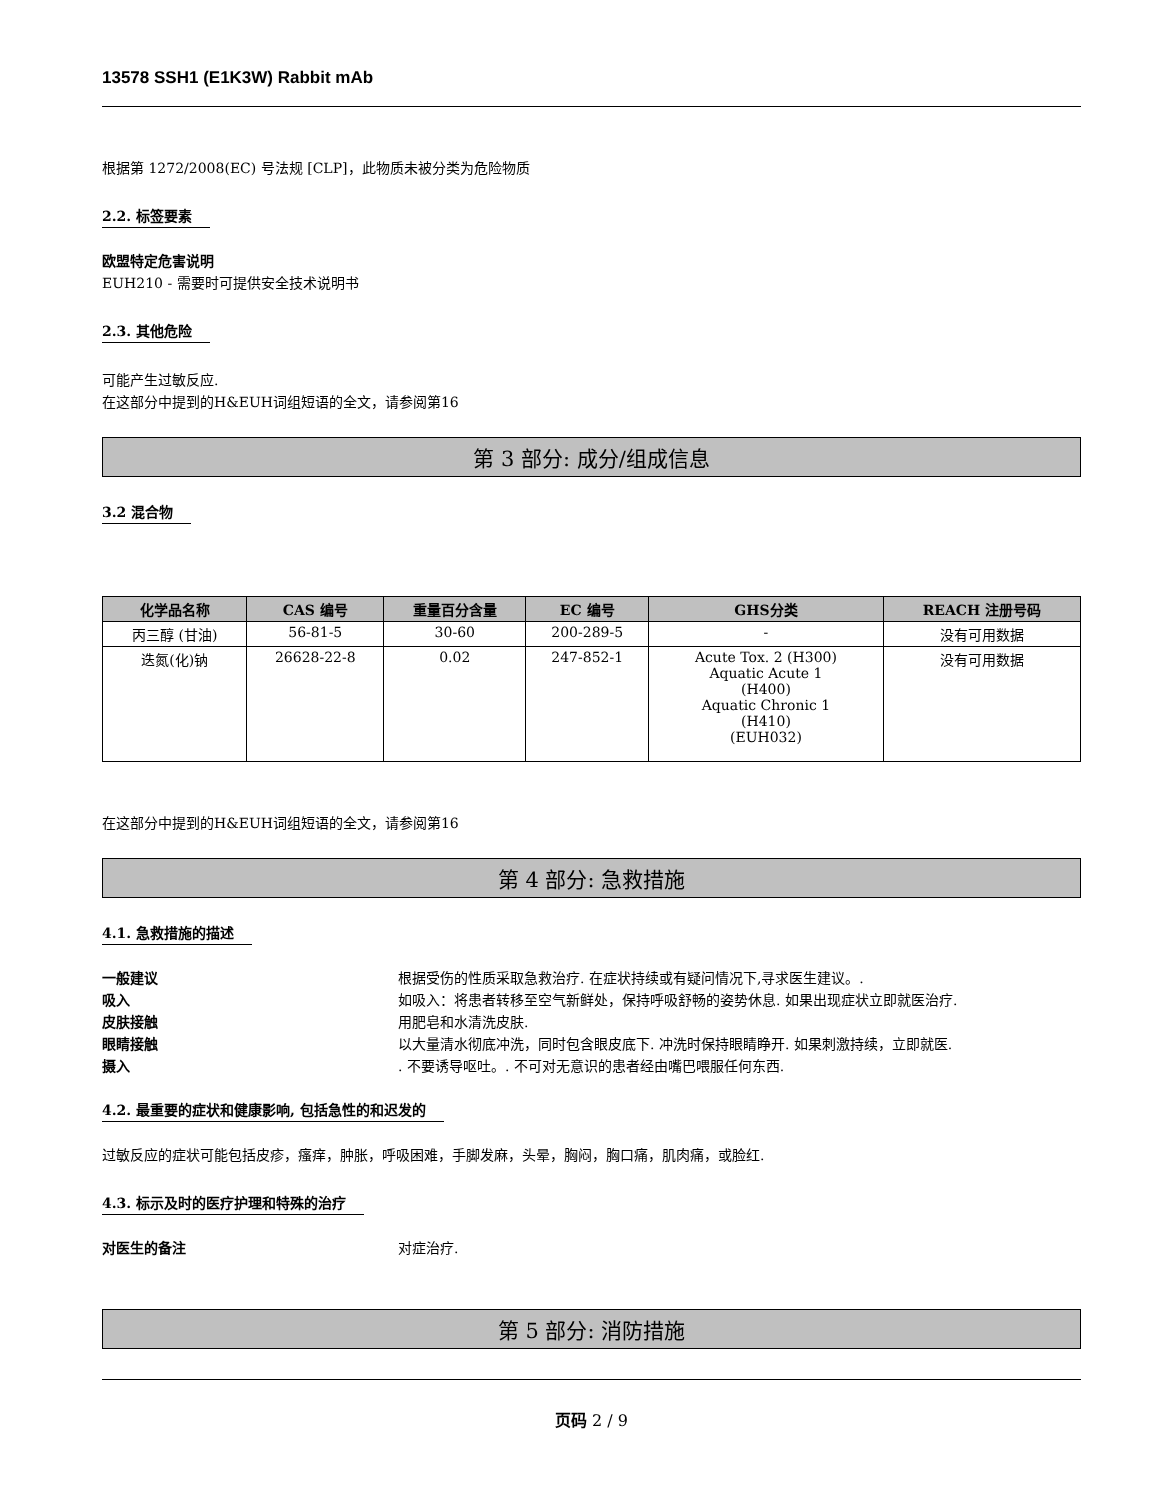13578 SSH1 (E1K3W) Rabbit mAb
根据第 1272/2008(EC) 号法规 [CLP]，此物质未被分类为危险物质
2.2. 标签要素
欧盟特定危害说明
EUH210 - 需要时可提供安全技术说明书
2.3. 其他危险
可能产生过敏反应.
在这部分中提到的H&EUH词组短语的全文，请参阅第16
第 3 部分: 成分/组成信息
3.2 混合物
| 化学品名称 | CAS 编号 | 重量百分含量 | EC 编号 | GHS分类 | REACH 注册号码 |
| --- | --- | --- | --- | --- | --- |
| 丙三醇 (甘油) | 56-81-5 | 30-60 | 200-289-5 | - | 没有可用数据 |
| 迭氮(化)钠 | 26628-22-8 | 0.02 | 247-852-1 | Acute Tox. 2 (H300) Aquatic Acute 1 (H400) Aquatic Chronic 1 (H410) (EUH032) | 没有可用数据 |
在这部分中提到的H&EUH词组短语的全文，请参阅第16
第 4 部分: 急救措施
4.1. 急救措施的描述
一般建议 根据受伤的性质采取急救治疗. 在症状持续或有疑问情况下,寻求医生建议。.
吸入 如吸入：将患者转移至空气新鲜处，保持呼吸舒畅的姿势休息. 如果出现症状立即就医治疗.
皮肤接触 用肥皂和水清洗皮肤.
眼睛接触 以大量清水彻底冲洗，同时包含眼皮底下. 冲洗时保持眼睛睁开. 如果刺激持续，立即就医.
摄入. 不要诱导呕吐。. 不可对无意识的患者经由嘴巴喂服任何东西.
4.2. 最重要的症状和健康影响, 包括急性的和迟发的
过敏反应的症状可能包括皮疹，瘙痒，肿胀，呼吸困难，手脚发麻，头晕，胸闷，胸口痛，肌肉痛，或脸红.
4.3. 标示及时的医疗护理和特殊的治疗
对医生的备注 对症治疗.
第 5 部分: 消防措施
页码 2 / 9